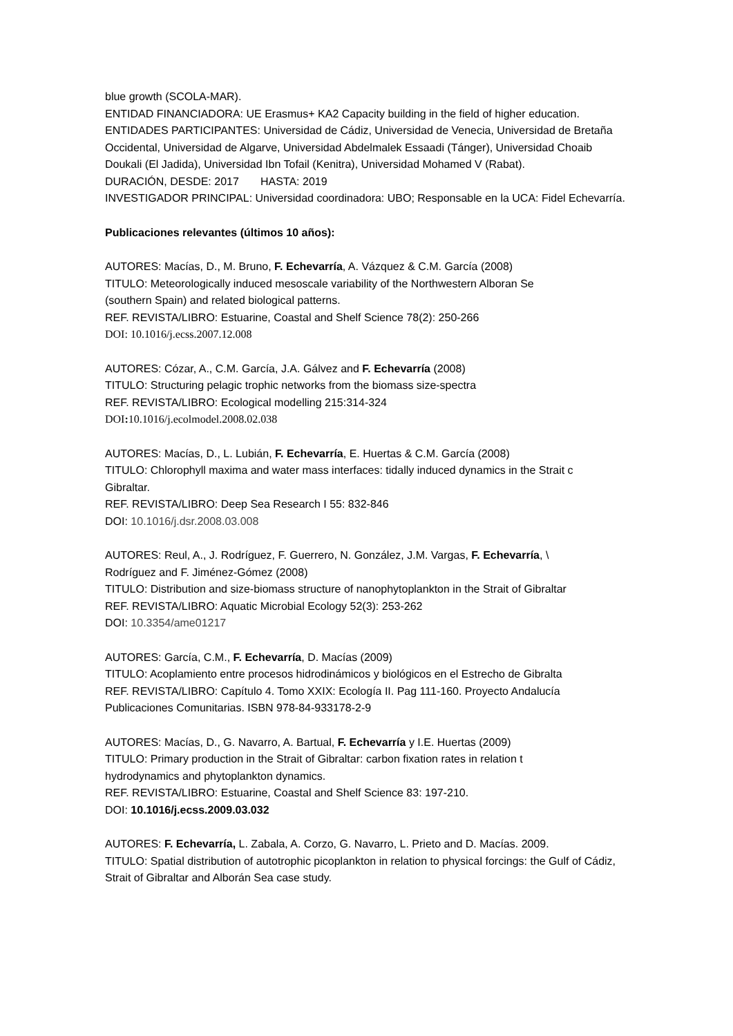blue growth (SCOLA-MAR).
ENTIDAD FINANCIADORA: UE Erasmus+ KA2 Capacity building in the field of higher education.
ENTIDADES PARTICIPANTES: Universidad de Cádiz, Universidad de Venecia, Universidad de Bretaña Occidental, Universidad de Algarve, Universidad Abdelmalek Essaadi (Tánger), Universidad Choaib Doukali (El Jadida), Universidad Ibn Tofail (Kenitra), Universidad Mohamed V (Rabat).
DURACIÓN, DESDE: 2017 HASTA: 2019
INVESTIGADOR PRINCIPAL: Universidad coordinadora: UBO; Responsable en la UCA: Fidel Echevarría.
Publicaciones relevantes (últimos 10 años):
AUTORES: Macías, D., M. Bruno, F. Echevarría, A. Vázquez & C.M. García (2008)
TITULO: Meteorologically induced mesoscale variability of the Northwestern Alboran Se
(southern Spain) and related biological patterns.
REF. REVISTA/LIBRO: Estuarine, Coastal and Shelf Science 78(2): 250-266
DOI: 10.1016/j.ecss.2007.12.008
AUTORES: Cózar, A., C.M. García, J.A. Gálvez and F. Echevarría (2008)
TITULO: Structuring pelagic trophic networks from the biomass size-spectra
REF. REVISTA/LIBRO: Ecological modelling 215:314-324
DOI: 10.1016/j.ecolmodel.2008.02.038
AUTORES: Macías, D., L. Lubián, F. Echevarría, E. Huertas & C.M. García (2008)
TITULO: Chlorophyll maxima and water mass interfaces: tidally induced dynamics in the Strait c
Gibraltar.
REF. REVISTA/LIBRO: Deep Sea Research I 55: 832-846
DOI: 10.1016/j.dsr.2008.03.008
AUTORES: Reul, A., J. Rodríguez, F. Guerrero, N. González, J.M. Vargas, F. Echevarría, \
Rodríguez and F. Jiménez-Gómez (2008)
TITULO: Distribution and size-biomass structure of nanophytoplankton in the Strait of Gibraltar
REF. REVISTA/LIBRO: Aquatic Microbial Ecology 52(3): 253-262
DOI: 10.3354/ame01217
AUTORES: García, C.M., F. Echevarría, D. Macías (2009)
TITULO: Acoplamiento entre procesos hidrodinámicos y biológicos en el Estrecho de Gibralta
REF. REVISTA/LIBRO: Capítulo 4. Tomo XXIX: Ecología II. Pag 111-160. Proyecto Andalucía
Publicaciones Comunitarias. ISBN 978-84-933178-2-9
AUTORES: Macías, D., G. Navarro, A. Bartual, F. Echevarría y I.E. Huertas (2009)
TITULO: Primary production in the Strait of Gibraltar: carbon fixation rates in relation t
hydrodynamics and phytoplankton dynamics.
REF. REVISTA/LIBRO: Estuarine, Coastal and Shelf Science 83: 197-210.
DOI: 10.1016/j.ecss.2009.03.032
AUTORES: F. Echevarría, L. Zabala, A. Corzo, G. Navarro, L. Prieto and D. Macías. 2009.
TITULO: Spatial distribution of autotrophic picoplankton in relation to physical forcings: the Gulf of Cádiz, Strait of Gibraltar and Alborán Sea case study.